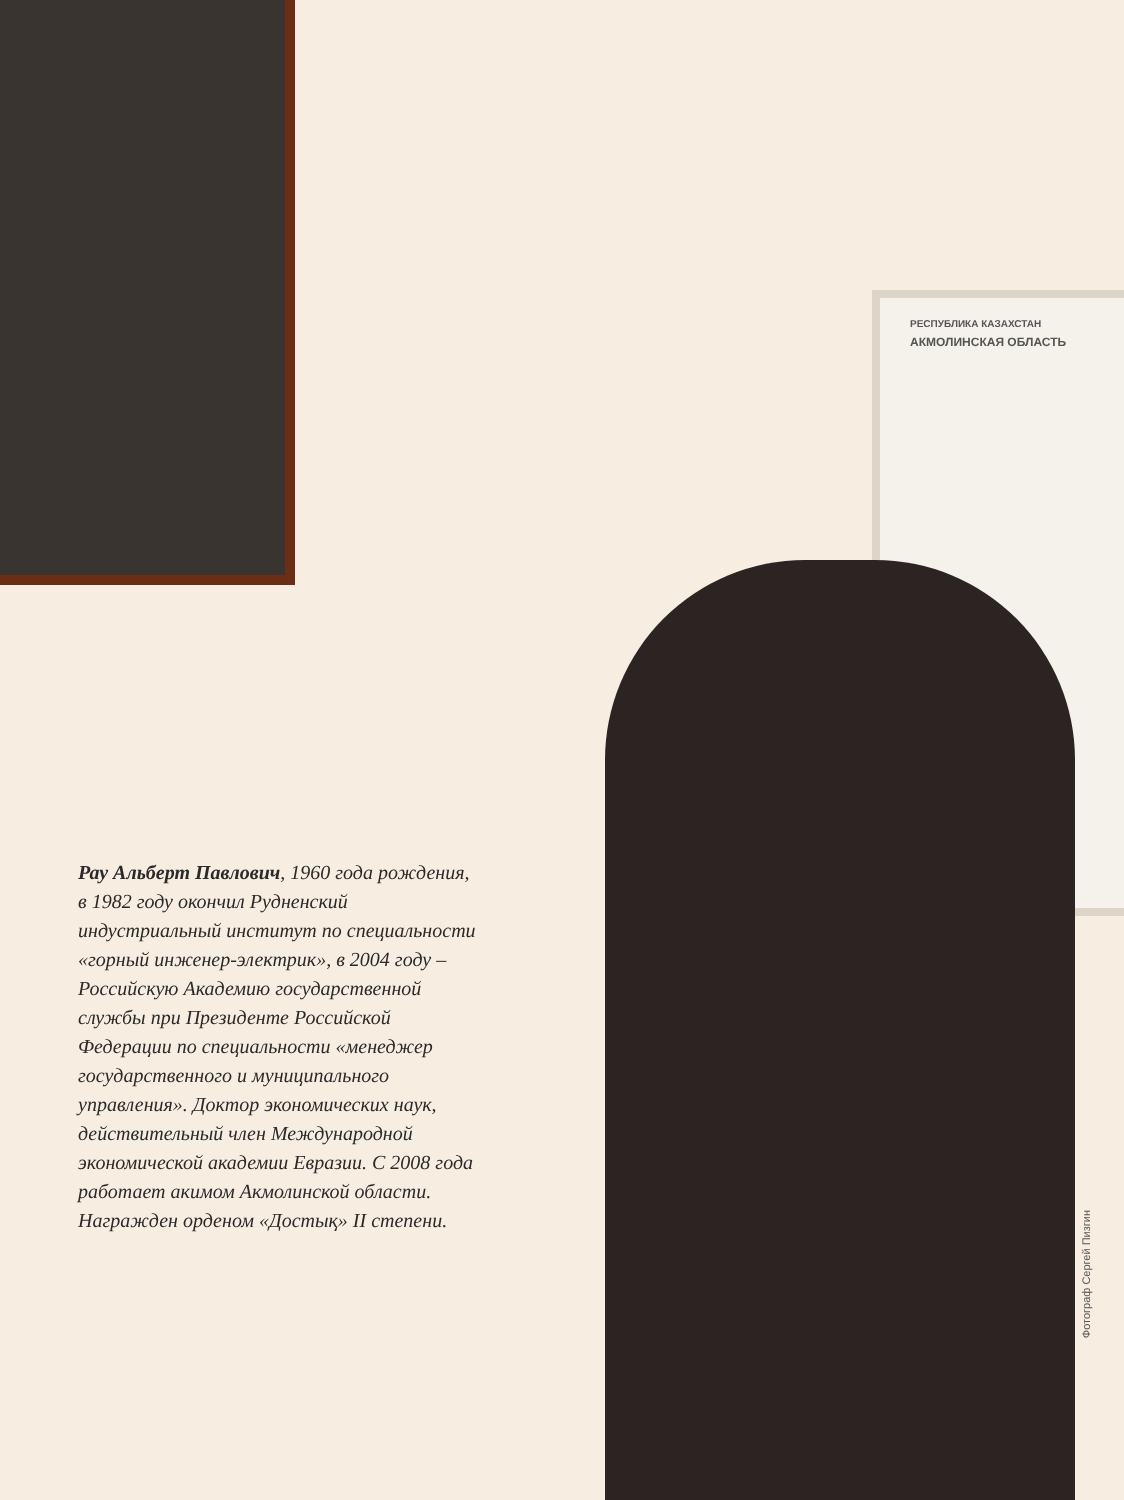РЕСПУБЛИКА КАЗАХСТАН
АКМОЛИНСКАЯ ОБЛАСТЬ
Рау Альберт Павлович, 1960 года рождения, в 1982 году окончил Рудненский индустриальный институт по специальности «горный инженер-электрик», в 2004 году – Российскую Академию государственной службы при Президенте Российской Федерации по специальности «менеджер государственного и муниципального управления». Доктор экономических наук, действительный член Международной экономической академии Евразии. С 2008 года работает акимом Акмолинской области. Награжден орденом «Достық» II степени.
Фотограф Сергей Пизгин